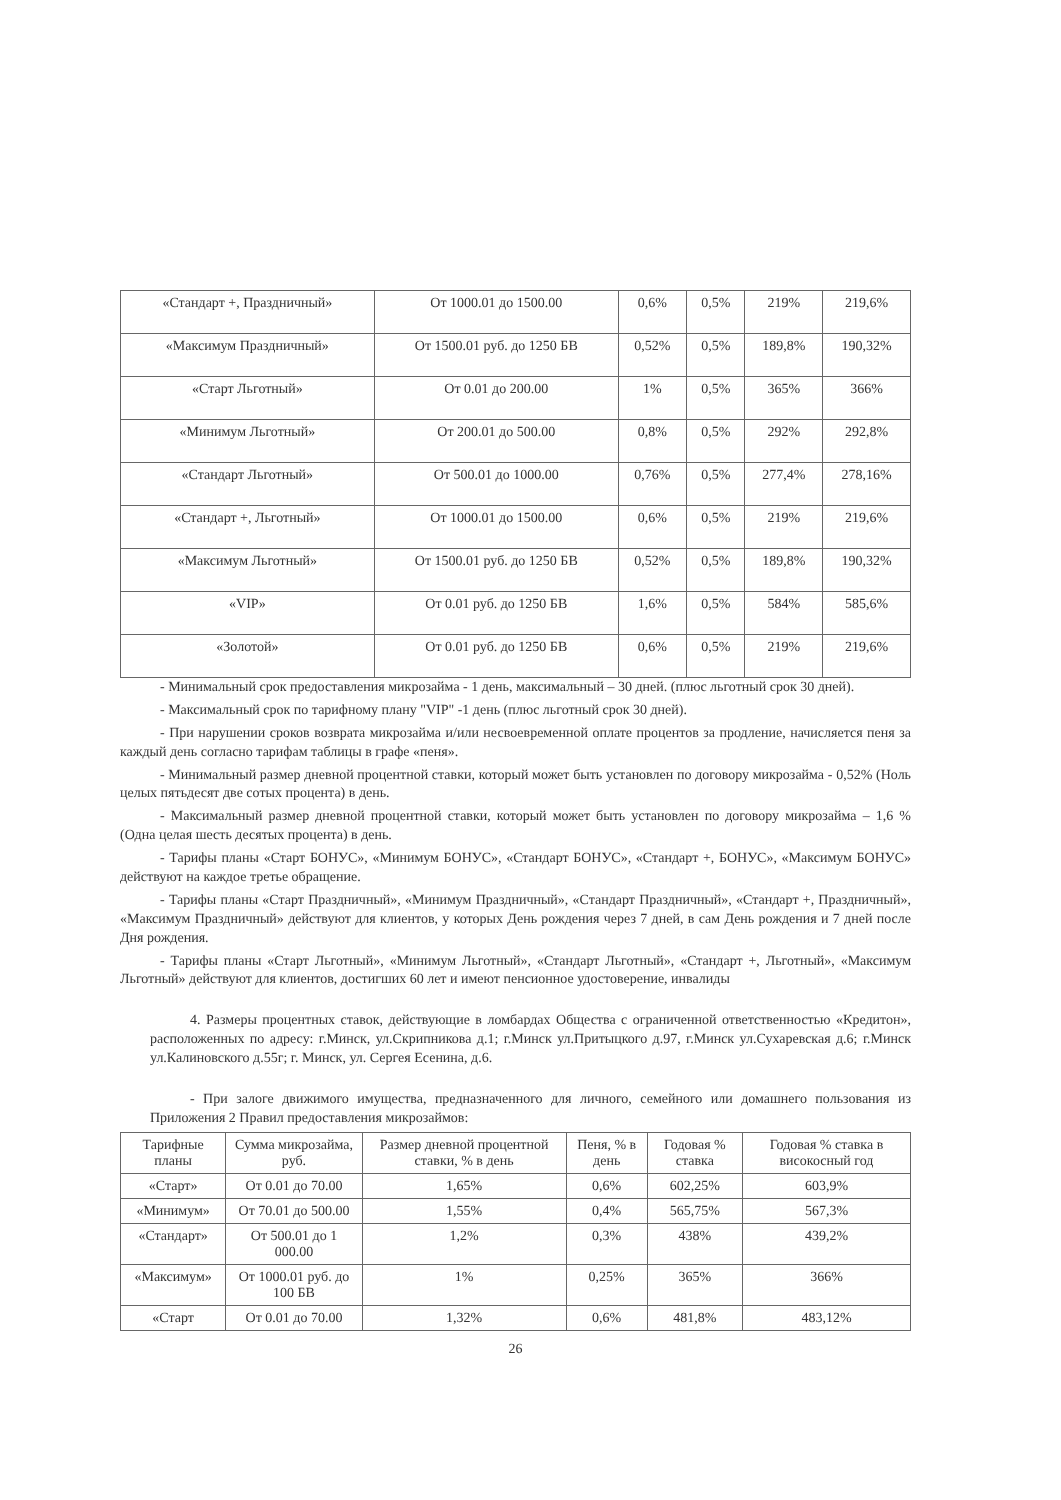| «Стандарт +, Праздничный» | От 1000.01 до 1500.00 | 0,6% | 0,5% | 219% | 219,6% |
| «Максимум Праздничный» | От 1500.01 руб. до 1250 БВ | 0,52% | 0,5% | 189,8% | 190,32% |
| «Старт Льготный» | От 0.01 до 200.00 | 1% | 0,5% | 365% | 366% |
| «Минимум Льготный» | От 200.01 до 500.00 | 0,8% | 0,5% | 292% | 292,8% |
| «Стандарт Льготный» | От 500.01 до 1000.00 | 0,76% | 0,5% | 277,4% | 278,16% |
| «Стандарт +, Льготный» | От 1000.01 до 1500.00 | 0,6% | 0,5% | 219% | 219,6% |
| «Максимум Льготный» | От 1500.01 руб. до 1250 БВ | 0,52% | 0,5% | 189,8% | 190,32% |
| «VIP» | От 0.01 руб. до 1250 БВ | 1,6% | 0,5% | 584% | 585,6% |
| «Золотой» | От 0.01 руб. до 1250 БВ | 0,6% | 0,5% | 219% | 219,6% |
- Минимальный срок предоставления микрозайма - 1 день, максимальный – 30 дней. (плюс льготный срок 30 дней).
- Максимальный срок по тарифному плану "VIP" -1 день (плюс льготный срок 30 дней).
- При нарушении сроков возврата микрозайма и/или несвоевременной оплате процентов за продление, начисляется пеня за каждый день согласно тарифам таблицы в графе «пеня».
- Минимальный размер дневной процентной ставки, который может быть установлен по договору микрозайма - 0,52% (Ноль целых пятьдесят две сотых процента) в день.
- Максимальный размер дневной процентной ставки, который может быть установлен по договору микрозайма – 1,6 % (Одна целая шесть десятых процента) в день.
- Тарифы планы «Старт БОНУС», «Минимум БОНУС», «Стандарт БОНУС», «Стандарт +, БОНУС», «Максимум БОНУС» действуют на каждое третье обращение.
- Тарифы планы «Старт Праздничный», «Минимум Праздничный», «Стандарт Праздничный», «Стандарт +, Праздничный», «Максимум Праздничный» действуют для клиентов, у которых День рождения через 7 дней, в сам День рождения и 7 дней после Дня рождения.
- Тарифы планы «Старт Льготный», «Минимум Льготный», «Стандарт Льготный», «Стандарт +, Льготный», «Максимум Льготный» действуют для клиентов, достигших 60 лет и имеют пенсионное удостоверение, инвалиды
4. Размеры процентных ставок, действующие в ломбардах Общества с ограниченной ответственностью «Кредитон», расположенных по адресу: г.Минск, ул.Скрипникова д.1; г.Минск ул.Притыцкого д.97, г.Минск ул.Сухаревская д.6; г.Минск ул.Калиновского д.55г; г. Минск, ул. Сергея Есенина, д.6.
- При залоге движимого имущества, предназначенного для личного, семейного или домашнего пользования из Приложения 2 Правил предоставления микрозаймов:
| Тарифные планы | Сумма микрозайма, руб. | Размер дневной процентной ставки, % в день | Пеня, % в день | Годовая % ставка | Годовая % ставка в високосный год |
| --- | --- | --- | --- | --- | --- |
| «Старт» | От 0.01 до 70.00 | 1,65% | 0,6% | 602,25% | 603,9% |
| «Минимум» | От 70.01 до 500.00 | 1,55% | 0,4% | 565,75% | 567,3% |
| «Стандарт» | От 500.01 до 1 000.00 | 1,2% | 0,3% | 438% | 439,2% |
| «Максимум» | От 1000.01 руб. до 100 БВ | 1% | 0,25% | 365% | 366% |
| «Старт | От 0.01 до 70.00 | 1,32% | 0,6% | 481,8% | 483,12% |
26